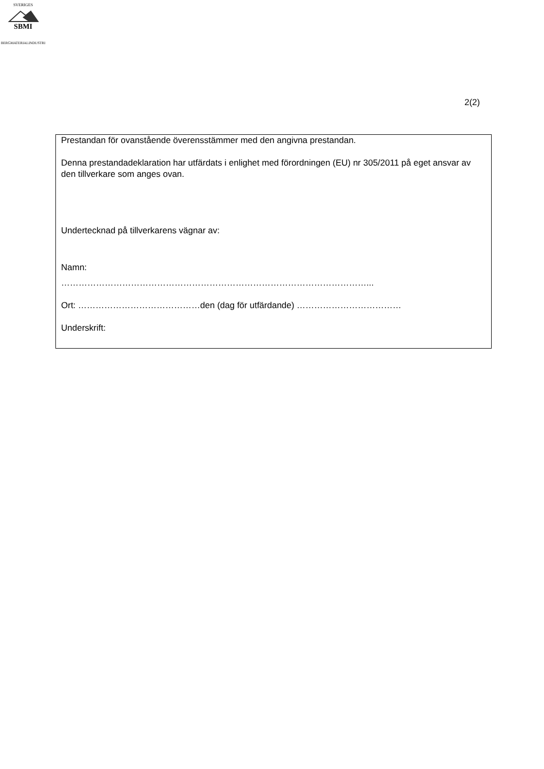SBMI
SVERIGES
BERGMATERIALINDUSTRI
2(2)
Prestandan för ovanstående överensstämmer med den angivna prestandan.
Denna prestandadeklaration har utfärdats i enlighet med förordningen (EU) nr 305/2011 på eget ansvar av den tillverkare som anges ovan.
Undertecknad på tillverkarens vägnar av:
Namn:
……………………………………………………………………………………………...
Ort: ……………………………………den (dag för utfärdande) ………………………………
Underskrift: